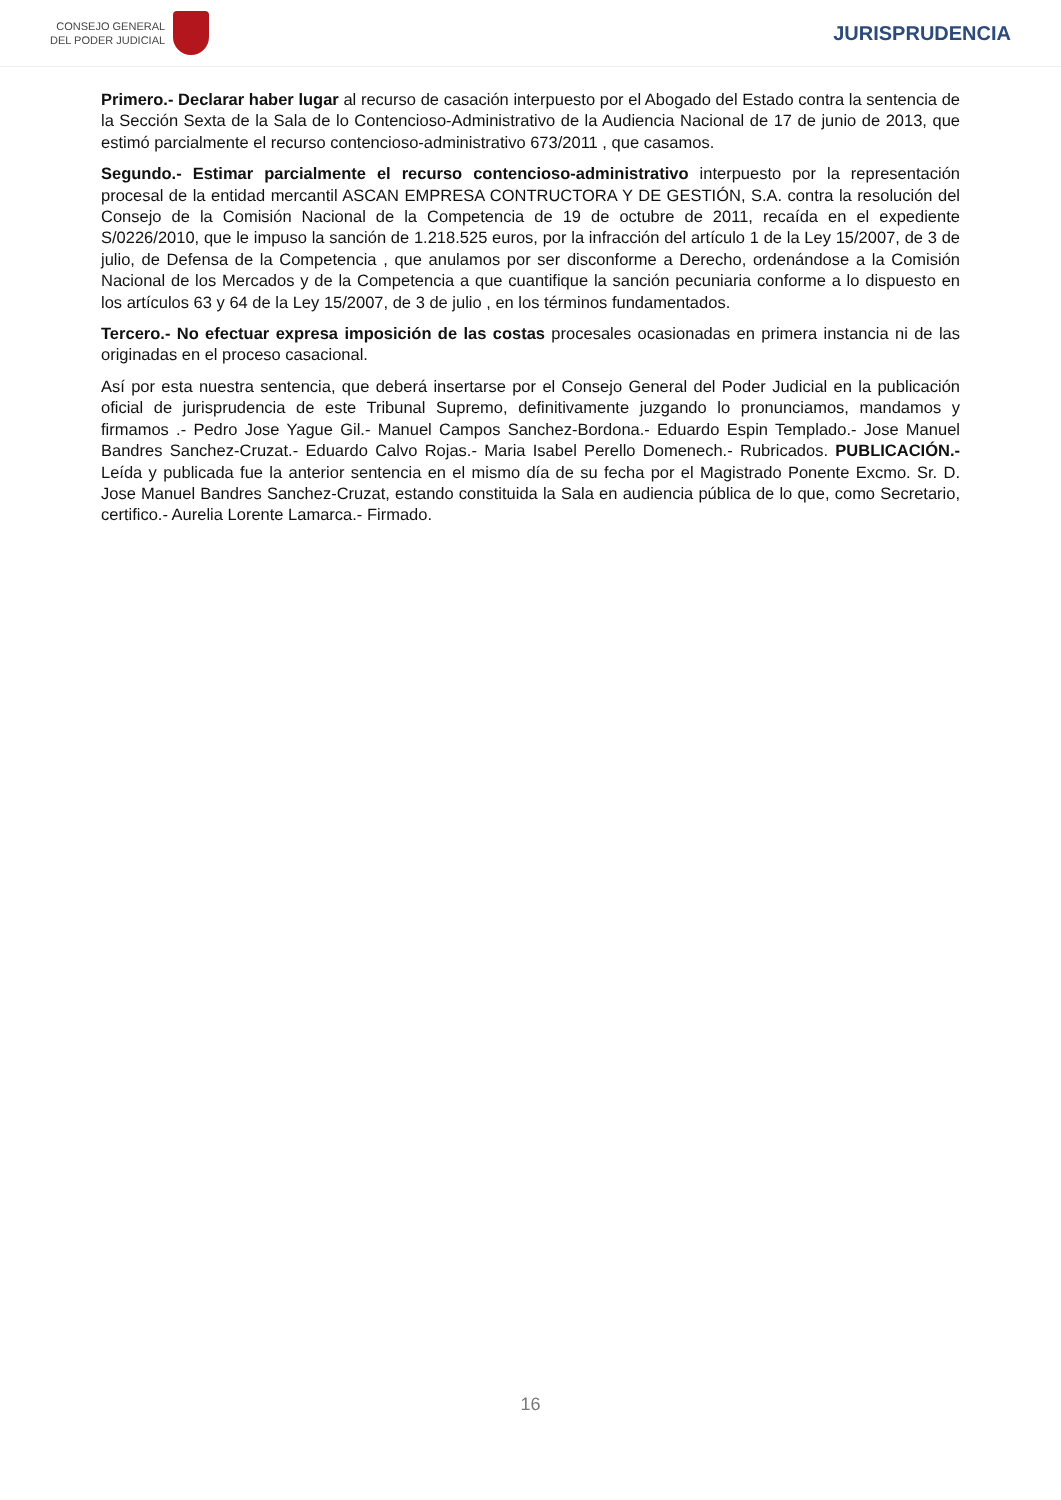CONSEJO GENERAL
DEL PODER JUDICIAL
JURISPRUDENCIA
Primero.- Declarar haber lugar al recurso de casación interpuesto por el Abogado del Estado contra la sentencia de la Sección Sexta de la Sala de lo Contencioso-Administrativo de la Audiencia Nacional de 17 de junio de 2013, que estimó parcialmente el recurso contencioso-administrativo 673/2011 , que casamos.
Segundo.- Estimar parcialmente el recurso contencioso-administrativo interpuesto por la representación procesal de la entidad mercantil ASCAN EMPRESA CONTRUCTORA Y DE GESTIÓN, S.A. contra la resolución del Consejo de la Comisión Nacional de la Competencia de 19 de octubre de 2011, recaída en el expediente S/0226/2010, que le impuso la sanción de 1.218.525 euros, por la infracción del artículo 1 de la Ley 15/2007, de 3 de julio, de Defensa de la Competencia , que anulamos por ser disconforme a Derecho, ordenándose a la Comisión Nacional de los Mercados y de la Competencia a que cuantifique la sanción pecuniaria conforme a lo dispuesto en los artículos 63 y 64 de la Ley 15/2007, de 3 de julio , en los términos fundamentados.
Tercero.- No efectuar expresa imposición de las costas procesales ocasionadas en primera instancia ni de las originadas en el proceso casacional.
Así por esta nuestra sentencia, que deberá insertarse por el Consejo General del Poder Judicial en la publicación oficial de jurisprudencia de este Tribunal Supremo, definitivamente juzgando lo pronunciamos, mandamos y firmamos .- Pedro Jose Yague Gil.- Manuel Campos Sanchez-Bordona.- Eduardo Espin Templado.- Jose Manuel Bandres Sanchez-Cruzat.- Eduardo Calvo Rojas.- Maria Isabel Perello Domenech.- Rubricados. PUBLICACIÓN.- Leída y publicada fue la anterior sentencia en el mismo día de su fecha por el Magistrado Ponente Excmo. Sr. D. Jose Manuel Bandres Sanchez-Cruzat, estando constituida la Sala en audiencia pública de lo que, como Secretario, certifico.- Aurelia Lorente Lamarca.- Firmado.
16